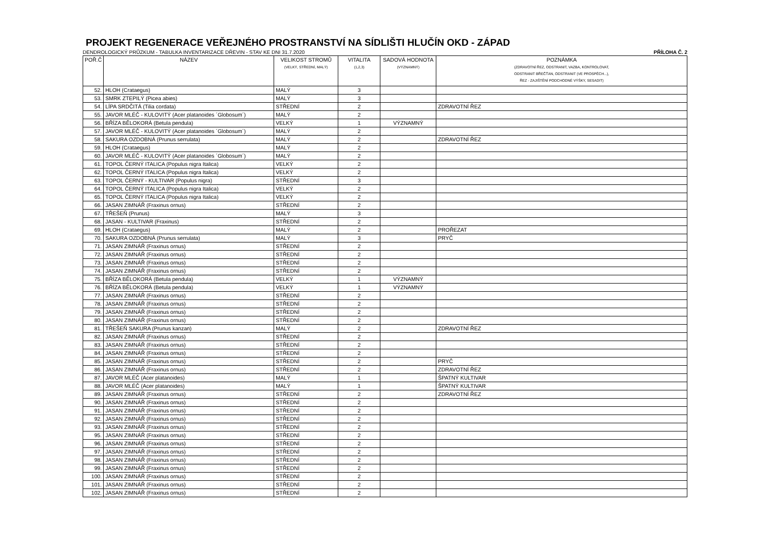PROJEKT REGENERACE VEŘEJNÉHO PROSTRANSTVÍ NA SÍDLIŠTI HLUČÍN OKD - ZÁPAD
DENDROLOGICKÝ PRŮZKUM - TABULKA INVENTARIZACE DŘEVIN - STAV KE DNI 31.7.2020 PŘÍLOHA Č. 2
| POŘ.Č | NÁZEV | VELIKOST STROMŮ (VELKÝ, STŘEDNÍ, MALÝ) | VITALITA (1,2,3) | SADOVÁ HODNOTA (VÝZNAMNÝ) | POZNÁMKA (ZDRAVOTNÍ ŘEZ, ODSTRANIT, VAZBA, KONTROLOVAT, ODSTRANIT BŘEČŤAN, ODSTRANIT (VE PROSPĚCH...), ŘEZ - ZAJIŠTĚNÍ PODCHODNÉ VÝŠKY, SESADIT) |
| --- | --- | --- | --- | --- | --- |
| 52. | HLOH (Crataegus) | MALÝ | 3 | | |
| 53. | SMRK ZTEPILÝ (Picea abies) | MALÝ | 3 | | |
| 54. | LÍPA SRDČITÁ (Tilia cordata) | STŘEDNÍ | 2 | | ZDRAVOTNÍ ŘEZ |
| 55. | JAVOR MLÉČ - KULOVITÝ (Acer platanoides ´Globosum´) | MALÝ | 2 | | |
| 56. | BŘÍZA BĚLOKORÁ (Betula pendula) | VELKÝ | 1 | VÝZNAMNÝ | |
| 57. | JAVOR MLÉČ - KULOVITÝ (Acer platanoides ´Globosum´) | MALÝ | 2 | | |
| 58. | SAKURA OZDOBNÁ (Prunus serrulata) | MALÝ | 2 | | ZDRAVOTNÍ ŘEZ |
| 59. | HLOH (Crataegus) | MALÝ | 2 | | |
| 60. | JAVOR MLÉČ - KULOVITÝ (Acer platanoides ´Globosum´) | MALÝ | 2 | | |
| 61. | TOPOL ČERNÝ ITALICA (Populus nigra Italica) | VELKÝ | 2 | | |
| 62. | TOPOL ČERNÝ ITALICA (Populus nigra Italica) | VELKÝ | 2 | | |
| 63. | TOPOL ČERNÝ - KULTIVAR (Populus nigra) | STŘEDNÍ | 3 | | |
| 64. | TOPOL ČERNÝ ITALICA (Populus nigra Italica) | VELKÝ | 2 | | |
| 65. | TOPOL ČERNÝ ITALICA (Populus nigra Italica) | VELKÝ | 2 | | |
| 66. | JASAN ZIMNÁŘ (Fraxinus ornus) | STŘEDNÍ | 2 | | |
| 67. | TŘEŠEŇ (Prunus) | MALÝ | 3 | | |
| 68. | JASAN - KULTIVAR (Fraxinus) | STŘEDNÍ | 2 | | |
| 69. | HLOH (Crataegus) | MALÝ | 2 | | PROŘEZAT |
| 70. | SAKURA OZDOBNÁ (Prunus serrulata) | MALÝ | 3 | | PRYČ |
| 71. | JASAN ZIMNÁŘ (Fraxinus ornus) | STŘEDNÍ | 2 | | |
| 72. | JASAN ZIMNÁŘ (Fraxinus ornus) | STŘEDNÍ | 2 | | |
| 73. | JASAN ZIMNÁŘ (Fraxinus ornus) | STŘEDNÍ | 2 | | |
| 74. | JASAN ZIMNÁŘ (Fraxinus ornus) | STŘEDNÍ | 2 | | |
| 75. | BŘÍZA BĚLOKORÁ (Betula pendula) | VELKÝ | 1 | VÝZNAMNÝ | |
| 76. | BŘÍZA BĚLOKORÁ (Betula pendula) | VELKÝ | 1 | VÝZNAMNÝ | |
| 77. | JASAN ZIMNÁŘ (Fraxinus ornus) | STŘEDNÍ | 2 | | |
| 78. | JASAN ZIMNÁŘ (Fraxinus ornus) | STŘEDNÍ | 2 | | |
| 79. | JASAN ZIMNÁŘ (Fraxinus ornus) | STŘEDNÍ | 2 | | |
| 80. | JASAN ZIMNÁŘ (Fraxinus ornus) | STŘEDNÍ | 2 | | |
| 81. | TŘEŠEŇ SAKURA (Prunus kanzan) | MALÝ | 2 | | ZDRAVOTNÍ ŘEZ |
| 82. | JASAN ZIMNÁŘ (Fraxinus ornus) | STŘEDNÍ | 2 | | |
| 83. | JASAN ZIMNÁŘ (Fraxinus ornus) | STŘEDNÍ | 2 | | |
| 84. | JASAN ZIMNÁŘ (Fraxinus ornus) | STŘEDNÍ | 2 | | |
| 85. | JASAN ZIMNÁŘ (Fraxinus ornus) | STŘEDNÍ | 2 | | PRYČ |
| 86. | JASAN ZIMNÁŘ (Fraxinus ornus) | STŘEDNÍ | 2 | | ZDRAVOTNÍ ŘEZ |
| 87. | JAVOR MLÉČ (Acer platanoides) | MALÝ | 1 | | ŠPATNÝ KULTIVAR |
| 88. | JAVOR MLÉČ (Acer platanoides) | MALÝ | 1 | | ŠPATNÝ KULTIVAR |
| 89. | JASAN ZIMNÁŘ (Fraxinus ornus) | STŘEDNÍ | 2 | | ZDRAVOTNÍ ŘEZ |
| 90. | JASAN ZIMNÁŘ (Fraxinus ornus) | STŘEDNÍ | 2 | | |
| 91. | JASAN ZIMNÁŘ (Fraxinus ornus) | STŘEDNÍ | 2 | | |
| 92. | JASAN ZIMNÁŘ (Fraxinus ornus) | STŘEDNÍ | 2 | | |
| 93. | JASAN ZIMNÁŘ (Fraxinus ornus) | STŘEDNÍ | 2 | | |
| 95. | JASAN ZIMNÁŘ (Fraxinus ornus) | STŘEDNÍ | 2 | | |
| 96. | JASAN ZIMNÁŘ (Fraxinus ornus) | STŘEDNÍ | 2 | | |
| 97. | JASAN ZIMNÁŘ (Fraxinus ornus) | STŘEDNÍ | 2 | | |
| 98. | JASAN ZIMNÁŘ (Fraxinus ornus) | STŘEDNÍ | 2 | | |
| 99. | JASAN ZIMNÁŘ (Fraxinus ornus) | STŘEDNÍ | 2 | | |
| 100. | JASAN ZIMNÁŘ (Fraxinus ornus) | STŘEDNÍ | 2 | | |
| 101. | JASAN ZIMNÁŘ (Fraxinus ornus) | STŘEDNÍ | 2 | | |
| 102. | JASAN ZIMNÁŘ (Fraxinus ornus) | STŘEDNÍ | 2 | | |